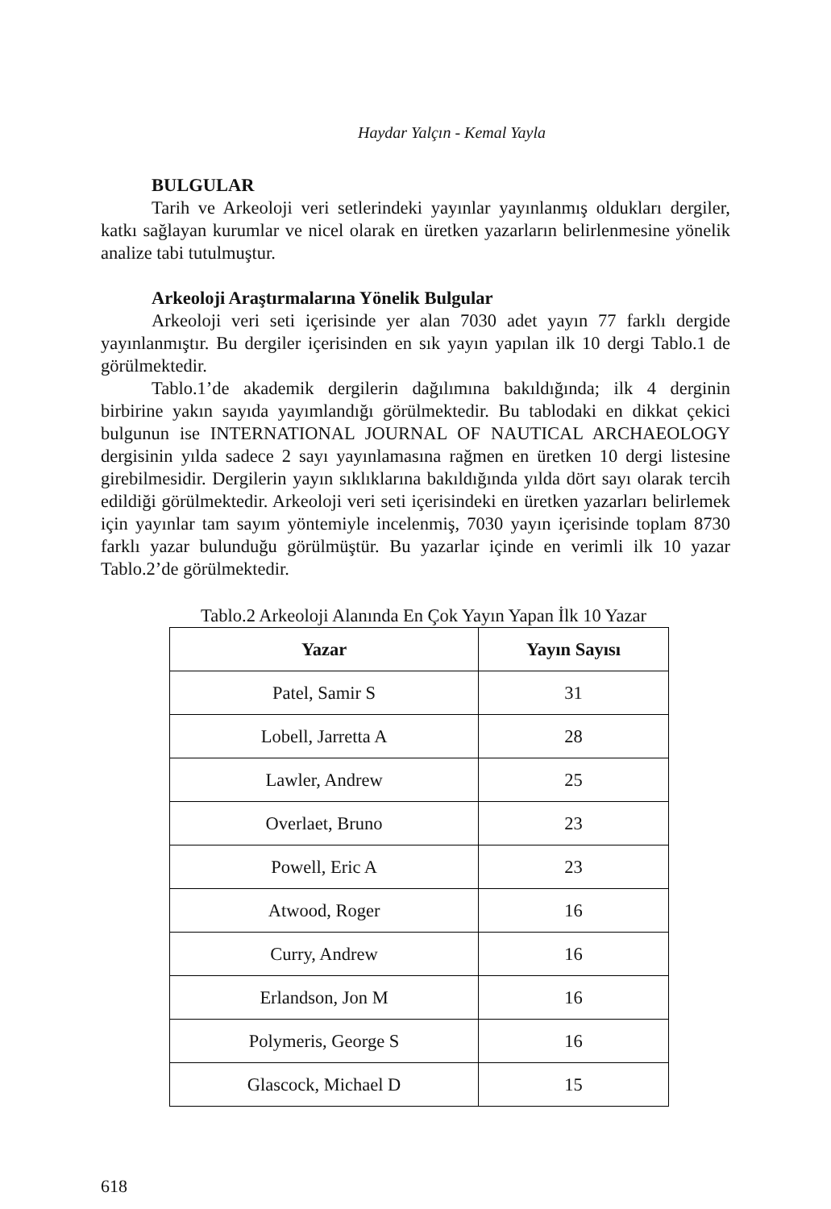Haydar Yalçın - Kemal Yayla
BULGULAR
Tarih ve Arkeoloji veri setlerindeki yayınlar yayınlanmış oldukları dergiler, katkı sağlayan kurumlar ve nicel olarak en üretken yazarların belirlenmesine yönelik analize tabi tutulmuştur.
Arkeoloji Araştırmalarına Yönelik Bulgular
Arkeoloji veri seti içerisinde yer alan 7030 adet yayın 77 farklı dergide yayınlanmıştır. Bu dergiler içerisinden en sık yayın yapılan ilk 10 dergi Tablo.1 de görülmektedir.
Tablo.1’de akademik dergilerin dağılımına bakıldığında; ilk 4 derginin birbirine yakın sayıda yayımlandığı görülmektedir. Bu tablodaki en dikkat çekici bulgunun ise INTERNATIONAL JOURNAL OF NAUTICAL ARCHAEOLOGY dergisinin yılda sadece 2 sayı yayınlamasına rağmen en üretken 10 dergi listesine girebilmesidir. Dergilerin yayın sıklıklarına bakıldığında yılda dört sayı olarak tercih edildiği görülmektedir. Arkeoloji veri seti içerisindeki en üretken yazarları belirlemek için yayınlar tam sayım yöntemiyle incelenmiş, 7030 yayın içerisinde toplam 8730 farklı yazar bulunduğu görülmüştür. Bu yazarlar içinde en verimli ilk 10 yazar Tablo.2’de görülmektedir.
Tablo.2 Arkeoloji Alanında En Çok Yayın Yapan İlk 10 Yazar
| Yazar | Yayın Sayısı |
| --- | --- |
| Patel, Samir S | 31 |
| Lobell, Jarretta A | 28 |
| Lawler, Andrew | 25 |
| Overlaet, Bruno | 23 |
| Powell, Eric A | 23 |
| Atwood, Roger | 16 |
| Curry, Andrew | 16 |
| Erlandson, Jon M | 16 |
| Polymeris, George S | 16 |
| Glascock, Michael D | 15 |
618